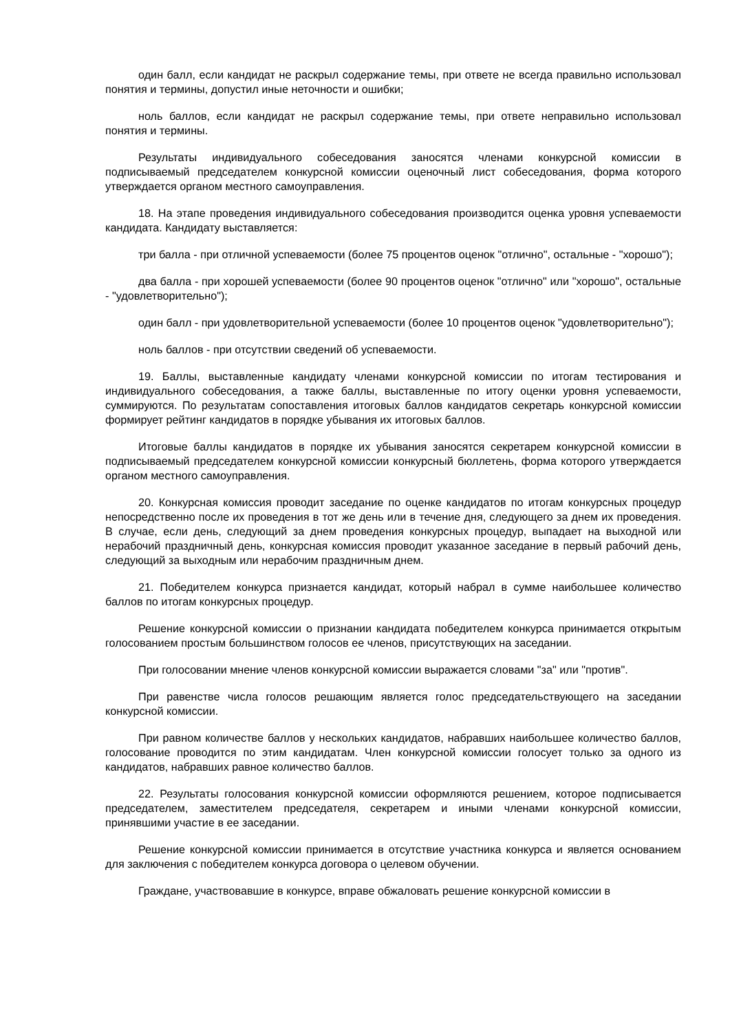один балл, если кандидат не раскрыл содержание темы, при ответе не всегда правильно использовал понятия и термины, допустил иные неточности и ошибки;
ноль баллов, если кандидат не раскрыл содержание темы, при ответе неправильно использовал понятия и термины.
Результаты индивидуального собеседования заносятся членами конкурсной комиссии в подписываемый председателем конкурсной комиссии оценочный лист собеседования, форма которого утверждается органом местного самоуправления.
18. На этапе проведения индивидуального собеседования производится оценка уровня успеваемости кандидата. Кандидату выставляется:
три балла - при отличной успеваемости (более 75 процентов оценок "отлично", остальные - "хорошо");
два балла - при хорошей успеваемости (более 90 процентов оценок "отлично" или "хорошо", остальные - "удовлетворительно");
один балл - при удовлетворительной успеваемости (более 10 процентов оценок "удовлетворительно");
ноль баллов - при отсутствии сведений об успеваемости.
19. Баллы, выставленные кандидату членами конкурсной комиссии по итогам тестирования и индивидуального собеседования, а также баллы, выставленные по итогу оценки уровня успеваемости, суммируются. По результатам сопоставления итоговых баллов кандидатов секретарь конкурсной комиссии формирует рейтинг кандидатов в порядке убывания их итоговых баллов.
Итоговые баллы кандидатов в порядке их убывания заносятся секретарем конкурсной комиссии в подписываемый председателем конкурсной комиссии конкурсный бюллетень, форма которого утверждается органом местного самоуправления.
20. Конкурсная комиссия проводит заседание по оценке кандидатов по итогам конкурсных процедур непосредственно после их проведения в тот же день или в течение дня, следующего за днем их проведения. В случае, если день, следующий за днем проведения конкурсных процедур, выпадает на выходной или нерабочий праздничный день, конкурсная комиссия проводит указанное заседание в первый рабочий день, следующий за выходным или нерабочим праздничным днем.
21. Победителем конкурса признается кандидат, который набрал в сумме наибольшее количество баллов по итогам конкурсных процедур.
Решение конкурсной комиссии о признании кандидата победителем конкурса принимается открытым голосованием простым большинством голосов ее членов, присутствующих на заседании.
При голосовании мнение членов конкурсной комиссии выражается словами "за" или "против".
При равенстве числа голосов решающим является голос председательствующего на заседании конкурсной комиссии.
При равном количестве баллов у нескольких кандидатов, набравших наибольшее количество баллов, голосование проводится по этим кандидатам. Член конкурсной комиссии голосует только за одного из кандидатов, набравших равное количество баллов.
22. Результаты голосования конкурсной комиссии оформляются решением, которое подписывается председателем, заместителем председателя, секретарем и иными членами конкурсной комиссии, принявшими участие в ее заседании.
Решение конкурсной комиссии принимается в отсутствие участника конкурса и является основанием для заключения с победителем конкурса договора о целевом обучении.
Граждане, участвовавшие в конкурсе, вправе обжаловать решение конкурсной комиссии в